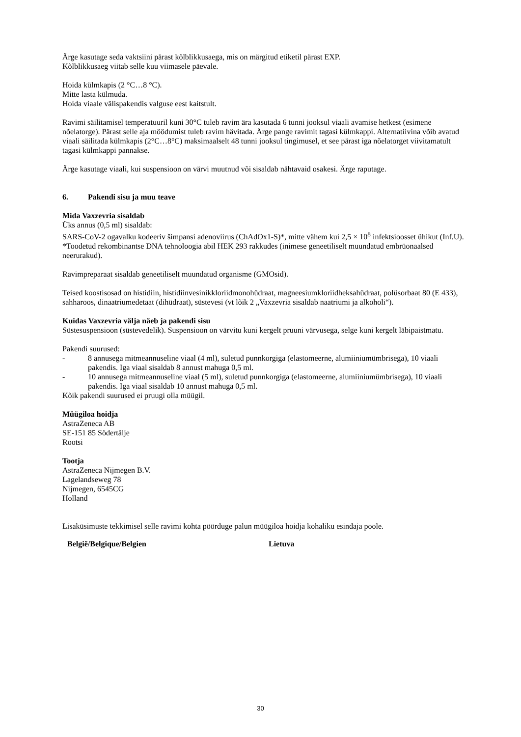Ärge kasutage seda vaktsiini pärast kõlblikkusaega, mis on märgitud etiketil pärast EXP.
Kõlblikkusaeg viitab selle kuu viimasele päevale.
Hoida külmkapis (2 °C…8 °C).
Mitte lasta külmuda.
Hoida viaale välispakendis valguse eest kaitstult.
Ravimi säilitamisel temperatuuril kuni 30°C tuleb ravim ära kasutada 6 tunni jooksul viaali avamise hetkest (esimene nõelatorge). Pärast selle aja möödumist tuleb ravim hävitada. Ärge pange ravimit tagasi külmkappi. Alternatiivina võib avatud viaali säilitada külmkapis (2°C…8°C) maksimaalselt 48 tunni jooksul tingimusel, et see pärast iga nõelatorget viivitamatult tagasi külmkappi pannakse.
Ärge kasutage viaali, kui suspensioon on värvi muutnud või sisaldab nähtavaid osakesi. Ärge raputage.
6. Pakendi sisu ja muu teave
Mida Vaxzevria sisaldab
Üks annus (0,5 ml) sisaldab:
SARS-CoV-2 ogavalku kodeeriv šimpansi adenoviirus (ChAdOx1-S)*, mitte vähem kui 2,5 × 10<sup>8</sup> infektsioosset ühikut (Inf.U).
*Toodetud rekombinantse DNA tehnoloogia abil HEK 293 rakkudes (inimese geneetiliselt muundatud embrüonaalsed neerurakud).
Ravimpreparaat sisaldab geneetiliselt muundatud organisme (GMOsid).
Teised koostisosad on histidiin, histidiinvesinikkloriidmonohüdraat, magneesiumkloriidheksahüdraat, polüsorbaat 80 (E 433), sahharoos, dinaatriumedetaat (dihüdraat), süstevesi (vt lõik 2 „Vaxzevria sisaldab naatriumi ja alkoholi“).
Kuidas Vaxzevria välja näeb ja pakendi sisu
Süstesuspensioon (süstevedelik). Suspensioon on värvitu kuni kergelt pruuni värvusega, selge kuni kergelt läbipaistmatu.
Pakendi suurused:
- 8 annusega mitmeannuseline viaal (4 ml), suletud punnkorgiga (elastomeerne, alumiiniumümbrisega), 10 viaali pakendis. Iga viaal sisaldab 8 annust mahuga 0,5 ml.
- 10 annusega mitmeannuseline viaal (5 ml), suletud punnkorgiga (elastomeerne, alumiiniumümbrisega), 10 viaali pakendis. Iga viaal sisaldab 10 annust mahuga 0,5 ml.
Kõik pakendi suurused ei pruugi olla müügil.
Müügiloa hoidja
AstraZeneca AB
SE-151 85 Södertälje
Rootsi
Tootja
AstraZeneca Nijmegen B.V.
Lagelandseweg 78
Nijmegen, 6545CG
Holland
Lisaküsimuste tekkimisel selle ravimi kohta pöörduge palun müügiloa hoidja kohaliku esindaja poole.
België/Belgique/Belgien Lietuva
30